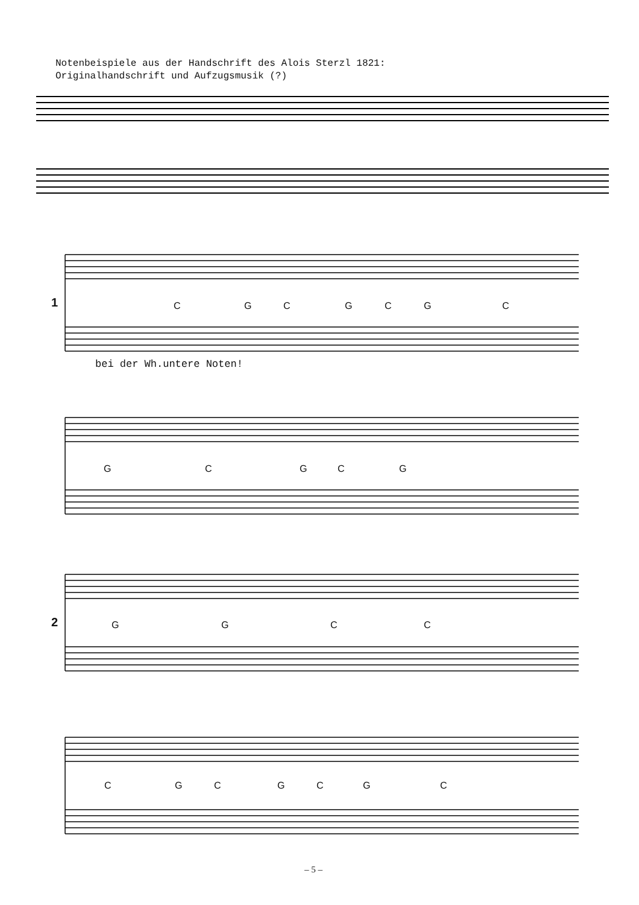Notenbeispiele aus der Handschrift des Alois Sterzl 1821:
Originalhandschrift und Aufzugsmusik (?)
1
2
C G C G C G C
bei der Wh.untere Noten!
G C G C G
G G C C
C G C G C G C
– 5 –